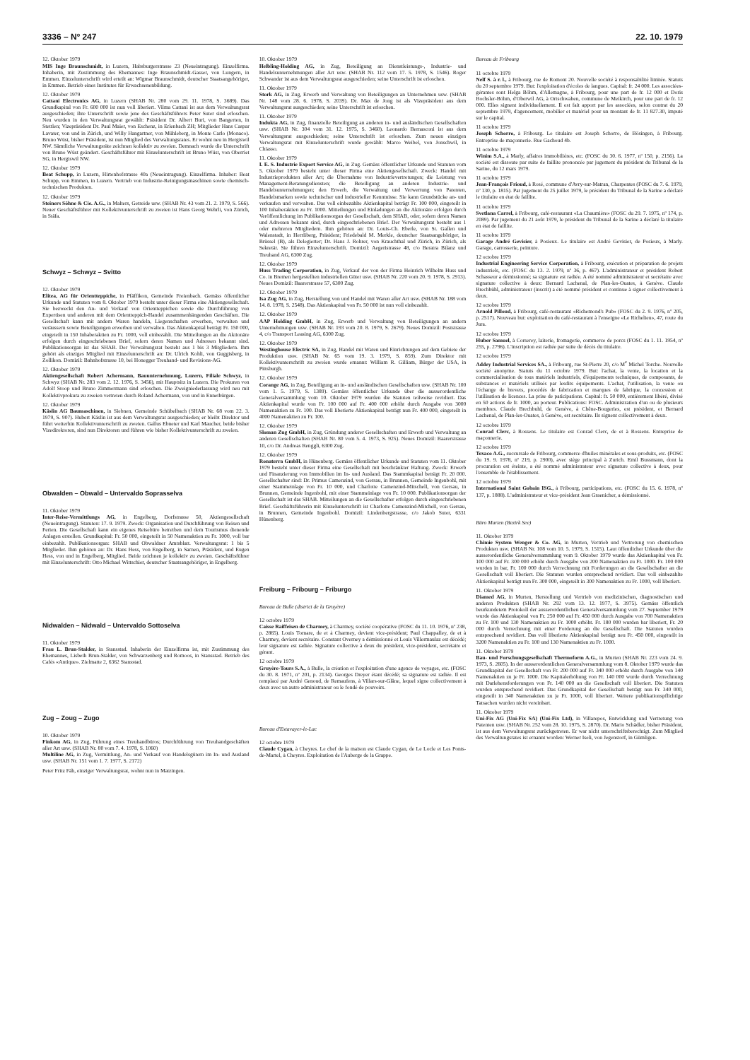3336 – Nº 247 22. 10. 1979
12. Oktober 1979
MIS Inge Braunschmidt, in Luzern, Habsburgerstrasse 23 (Neueintragung). Einzelfirma. Inhaberin, mit Zustimmung des Ehemannes: Inge Braunschmidt-Gasser, von Lungern, in Emmen. Einzelunterschrift wird erteilt an: Wigmar Braunschmidt, deutscher Staatsangehöriger, in Emmen. Betrieb eines Institutes für Erwachsenenbildung.
12. Oktober 1979
Cattani Electronics AG, in Luzern (SHAB Nr. 280 vom 29. 11. 1978, S. 3689). Das Grundkapital von Fr. 600 000 ist nun voll liberiert. Vilma Cattani ist aus dem Verwaltungsrat ausgeschieden; ihre Unterschrift sowie jene des Geschäftsführers Peter Suter sind erloschen. Neu wurden in den Verwaltungsrat gewählt: Präsident Dr. Albert Buri, von Bangerten, in Stettlen; Vizepräsident Dr. Paul Maier, von Eschenz, in Erlenbach ZH; Mitglieder Hans Caspar Lavater, von und in Zürich, und Willy Hangartner, von Mühleberg, in Monte Carlo (Monaco). Bruno Wüst, bisher Präsident, ist nun Mitglied des Verwaltungsrates. Er wohnt neu in Hergiswil NW. Sämtliche Verwaltungsräte zeichnen kollektiv zu zweien. Demnach wurde die Unterschrift von Bruno Wüst geändert. Geschäftsführer mit Einzelunterschrift ist Bruno Wüst, von Oberriet SG, in Hergiswil NW.
12. Oktober 1979
Beat Schupp, in Luzern, Hirtenhofstrasse 40a (Neueintragung). Einzelfirma. Inhaber: Beat Schupp, von Emmen, in Luzern. Vertrieb von Industrie-Reinigungsmaschinen sowie chemisch-technischen Produkten.
12. Oktober 1979
Steiners Söhne & Cie. A.G., in Malters, Getreide usw. (SHAB Nr. 43 vom 21. 2. 1979, S. 566). Neuer Geschäftsführer mit Kollektivunterschrift zu zweien ist Hans Georg Wehrli, von Zürich, in Stäfa.
Schwyz – Schwyz – Svitto
12. Oktober 1979
Elitea, AG für Orientteppiche, in Pfäffikon, Gemeinde Freienbach. Gemäss öffentlicher Urkunde und Statuten vom 8. Oktober 1979 besteht unter dieser Firma eine Aktiengesellschaft. Sie bezweckt den An- und Verkauf von Orientteppichen sowie die Durchführung von Expertisen und anderen mit dem Orientteppich-Handel zusammenhängenden Geschäften. Die Gesellschaft kann mit andern Waren handeln, Liegenschaften erwerben, verwalten und veräussern sowie Beteiligungen erwerben und verwalten. Das Aktienkapital beträgt Fr. 150 000, eingeteilt in 150 Inhaberaktien zu Fr. 1000, voll einbezahlt. Die Mitteilungen an die Aktionäre erfolgen durch eingeschriebenen Brief, sofern deren Namen und Adressen bekannt sind. Publikationsorgan ist das SHAB. Der Verwaltungsrat besteht aus 1 bis 3 Mitgliedern. Ihm gehört als einziges Mitglied mit Einzelunterschrift an: Dr. Ulrich Kohli, von Guggisberg, in Zollikon. Domizil: Bahnhofstrasse 10, bei Honegger Treuhand- und Revisions-AG.
12. Oktober 1979
Aktiengesellschaft Robert Achermann, Bauunternehmung, Luzern, Filiale Schwyz, in Schwyz (SHAB Nr. 283 vom 2. 12. 1976, S. 3456), mit Hauptsitz in Luzern. Die Prokuren von Adolf Stoop und Bruno Zimmermann sind erloschen. Die Zweigniederlassung wird neu mit Kollektivprokura zu zweien vertreten durch Roland Achermann, von und in Ennetbürgen.
12. Oktober 1979
Käslin AG Baumaschinen, in Siebnen, Gemeinde Schübelbach (SHAB Nr. 68 vom 22. 3. 1979, S. 907). Hubert Käslin ist aus dem Verwaltungsrat ausgeschieden; er bleibt Direktor und führt weiterhin Kollektivunterschrift zu zweien. Gallus Ebneter und Karl Maucher, beide bisher Vizedirektoren, sind nun Direktoren und führen wie bisher Kollektivunterschrift zu zweien.
Obwalden – Obwald – Untervaldo Soprasselva
11. Oktober 1979
Inter-Reise-Vermittlungs AG, in Engelberg, Dorfstrasse 50, Aktiengesellschaft (Neueintragung). Statuten: 17. 9. 1979. Zweck: Organisation und Durchführung von Reisen und Ferien. Die Gesellschaft kann ein eigenes Reisebüro betreiben und dem Tourismus dienende Anlagen erstellen. Grundkapital: Fr. 50 000, eingeteilt in 50 Namenaktien zu Fr. 1000, voll bar einbezahlt. Publikationsorgan: SHAB und Obwaldner Amtsblatt. Verwaltungsrat: 1 bis 5 Mitglieder. Ihm gehören an: Dr. Hans Hess, von Engelberg, in Sarnen, Präsident, und Eugen Hess, von und in Engelberg, Mitglied. Beide zeichnen je kollektiv zu zweien. Geschäftsführer mit Einzelunterschrift: Otto Michael Wittschier, deutscher Staatsangehöriger, in Engelberg.
Nidwalden – Nidwald – Untervaldo Sottoselva
11. Oktober 1979
Frau L. Brun-Stalder, in Stansstad. Inhaberin der Einzelfirma ist, mit Zustimmung des Ehemannes, Lisbeth Brun-Stalder, von Schwarzenberg und Romoos, in Stansstad. Betrieb des Cafés «Antique». Zielmatte 2, 6362 Stansstad.
Zug – Zoug – Zugo
10. Oktober 1979
Finkom AG, in Zug, Führung eines Treuhandbüros; Durchführung von Treuhandgeschäften aller Art usw. (SHAB Nr. 80 vom 7. 4. 1978, S. 1060)
Multiline AG, in Zug, Vermittlung, An- und Verkauf von Handelsgütern im In- und Ausland usw. (SHAB Nr. 151 vom 1. 7. 1977, S. 2172)
Peter Fritz Fäh, einziger Verwaltungsrat, wohnt nun in Matzingen.
10. Oktober 1979
Helbling-Holding AG, in Zug, Beteiligung an Dienstleistungs-, Industrie- und Handelsunternehmungen aller Art usw. (SHAB Nr. 112 vom 17. 5. 1978, S. 1546). Roger Schwander ist aus dem Verwaltungsrat ausgeschieden; seine Unterschrift ist erloschen.
11. Oktober 1979
Stork AG, in Zug, Erwerb und Verwaltung von Beteiligungen an Unternehmen usw. (SHAB Nr. 148 vom 28. 6. 1978, S. 2039). Dr. Max de Jong ist als Vizepräsident aus dem Verwaltungsrat ausgeschieden; seine Unterschrift ist erloschen.
11. Oktober 1979
Indukta AG, in Zug, finanzielle Beteiligung an anderen in- und ausländischen Gesellschaften usw. (SHAB Nr. 304 vom 31. 12. 1975, S. 3460). Leonardo Bernasconi ist aus dem Verwaltungsrat ausgeschieden; seine Unterschrift ist erloschen. Zum neuen einzigen Verwaltungsrat mit Einzelunterschrift wurde gewählt: Marco Weibel, von Jonschwil, in Chiasso.
11. Oktober 1979
I. E. S. Industrie Export Service AG, in Zug. Gemäss öffentlicher Urkunde und Statuten vom 5. Oktober 1979 besteht unter dieser Firma eine Aktiengesellschaft. Zweck: Handel mit Industrieprodukten aller Art; die Übernahme von Industrievertretungen; die Leistung von Management-Beratungsdiensten; die Beteiligung an anderen Industrie- und Handelsunternehmungen; den Erwerb, die Verwaltung und Verwertung von Patenten, Handelsmarken sowie technischer und industrieller Kenntnisse. Sie kann Grundstücke an- und verkaufen und verwalten. Das voll einbezahlte Aktienkapital beträgt Fr. 100 000, eingeteilt in 100 Inhaberaktien zu Fr. 1000. Mitteilungen und Einladungen an die Aktionäre erfolgen durch Veröffentlichung im Publikationsorgan der Gesellschaft, dem SHAB, oder, sofern deren Namen und Adressen bekannt sind, durch eingeschriebenen Brief. Der Verwaltungsrat besteht aus 1 oder mehreren Mitgliedern. Ihm gehören an: Dr. Louis-Ch. Eberle, von St. Gallen und Walenstadt, in Herrliberg, Präsident; Friedebald M. Merkle, deutscher Staatsangehöriger, in Brüssel (B), als Delegierter; Dr. Hans J. Rohrer, von Krauchthal und Zürich, in Zürich, als Sekretär. Sie führen Einzelunterschrift. Domizil: Aegeristrasse 48, c/o Beratra Bilanz und Treuhand AG, 6300 Zug.
12. Oktober 1979
Huss Trading Corporation, in Zug, Verkauf der von der Firma Heinrich Wilhelm Huss und Co. in Bremen hergestellten industriellen Güter usw. (SHAB Nr. 220 vom 20. 9. 1978, S. 2913). Neues Domizil: Baarerstrasse 57, 6300 Zug.
12. Oktober 1979
Isa Zug AG, in Zug, Herstellung von und Handel mit Waren aller Art usw. (SHAB Nr. 188 vom 14. 8. 1978, S. 2548). Das Aktienkapital von Fr. 50 000 ist nun voll einbezahlt.
12. Oktober 1979
AAP Holding GmbH, in Zug, Erwerb und Verwaltung von Beteiligungen an andern Unternehmungen usw. (SHAB Nr. 193 vom 20. 8. 1979, S. 2679). Neues Domizil: Poststrasse 4, c/o Transport Leasing AG, 6300 Zug.
12. Oktober 1979
Westinghouse Electric SA, in Zug, Handel mit Waren und Einrichtungen auf dem Gebiete der Produktion usw. (SHAB Nr. 65 vom 19. 3. 1979, S. 859). Zum Direktor mit Kollektivunterschrift zu zweien wurde ernannt: William R. Gilliam, Bürger der USA, in Pittsburgh.
12. Oktober 1979
Corange AG, in Zug, Beteiligung an in- und ausländischen Gesellschaften usw. (SHAB Nr. 100 vom 1. 5. 1979, S. 1389). Gemäss öffentlicher Urkunde über die ausserordentliche Generalversammlung vom 10. Oktober 1979 wurden die Statuten teilweise revidiert. Das Aktienkapital wurde von Fr. 100 000 auf Fr. 400 000 erhöht durch Ausgabe von 3000 Namenaktien zu Fr. 100. Das voll liberierte Aktienkapital beträgt nun Fr. 400 000, eingeteilt in 4000 Namenaktien zu Fr. 100.
12. Oktober 1979
Sloman Zug GmbH, in Zug, Gründung anderer Gesellschaften und Erwerb und Verwaltung an anderen Gesellschaften (SHAB Nr. 80 vom 5. 4. 1973, S. 925). Neues Domizil: Baarerstrasse 10, c/o Dr. Andreas Renggli, 6300 Zug.
12. Oktober 1979
Ronaterra GmbH, in Hünenberg. Gemäss öffentlicher Urkunde und Statuten vom 11. Oktober 1979 besteht unter dieser Firma eine Gesellschaft mit beschränkter Haftung. Zweck: Erwerb und Finanzierung von Immobilien im In- und Ausland. Das Stammkapital beträgt Fr. 20 000. Gesellschafter sind: Dr. Primus Camenzind, von Gersau, in Brunnen, Gemeinde Ingenbohl, mit einer Stammeinlage von Fr. 10 000, und Charlotte Camenzind-Mitschell, von Gersau, in Brunnen, Gemeinde Ingenbohl, mit einer Stammeinlage von Fr. 10 000. Publikationsorgan der Gesellschaft ist das SHAB. Mitteilungen an die Gesellschafter erfolgen durch eingeschriebenen Brief. Geschäftsführerin mit Einzelunterschrift ist Charlotte Camenzind-Mitchell, von Gersau, in Brunnen, Gemeinde Ingenbohl. Domizil: Lindenbergstrasse, c/o Jakob Suter, 6331 Hünenberg.
Freiburg – Fribourg – Friburgo
Bureau de Bulle (district de la Gruyère)
12 octobre 1979
Caisse Raiffeisen de Charmey, à Charmey, société coopérative (FOSC du 11. 10. 1976, nº 238, p. 2865). Louis Tornare, de et à Charmey, devient vice-président; Paul Chappalley, de et à Charmey, devient secrétaire. Constant Overney a démissionné et Louis Villermaulaz est décédé; leur signature est radiée. Signature collective à deux du président, vice-président, secrétaire et gérant.
12 octobre 1979
Gruyère-Tours S.A., à Bulle, la création et l'exploitation d'une agence de voyages, etc. (FOSC du 30. 8. 1971, nº 201, p. 2134). Georges Dreyer étant décédé; sa signature est radiée. Il est remplacé par André Genoud, de Remaufens, à Villars-sur-Glâne, lequel signe collectivement à deux avec un autre administrateur ou le fondé de pouvoirs.
Bureau d'Estavayer-le-Lac
12 octobre 1979
Claude Cygan, à Cheyres. Le chef de la maison est Claude Cygan, de Le Locle et Les Ponts-de-Martel, à Cheyres. Exploitation de l'Auberge de la Grappe.
Bureau de Fribourg
11 octobre 1979
Nelf S. à r. l., à Fribourg, rue de Romont 20. Nouvelle société à responsabilité limitée. Statuts du 20 septembre 1979. But: l'exploitation d'écoles de langues. Capital: fr. 24 000. Les associées-gérantes sont Helga Böhm, d'Allemagne, à Fribourg, pour une part de fr. 12 000 et Doris Bochsler-Böhm, d'Oberwil AG, à Ortschwaben, commune de Meikirch, pour une part de fr. 12 000. Elles signent individuellement. Il est fait apport par les associées, selon contrat du 20 septembre 1979, d'agencement, mobilier et matériel pour un montant de fr. 11 827.30, imputé sur le capital.
11 octobre 1979
Joseph Schorro, à Fribourg. Le titulaire est Joseph Schorro, de Bösingen, à Fribourg. Entreprise de maçonnerie. Rue Gachoud 4b.
11 octobre 1979
Winim S.A., à Marly, affaires immobilières, etc. (FOSC du 30. 6. 1977, nº 150, p. 2156). La société est dissoute par suite de faillite prononcée par jugement du président du Tribunal de la Sarine, du 12 mars 1979.
11 octobre 1979
Jean-François Frioud, à Rosé, commune d'Avry-sur-Matran, Charpentes (FOSC du 7. 6. 1979, nº 130, p. 1815). Par jugement du 25 juillet 1979, le président du Tribunal de la Sarine a déclaré le titulaire en état de faillite.
11 octobre 1979
Svetlana Carrel, à Fribourg, café-restaurant «La Chaumière» (FOSC du 29. 7. 1975, nº 174, p. 2089). Par jugement du 21 août 1979, le président du Tribunal de la Sarine a déclaré la titulaire en état de faillite.
11 octobre 1979
Garage André Gevisier, à Posieux. Le titulaire est André Gevisier, de Posieux, à Marly. Garage, carrosserie, peinture.
12 octobre 1979
Industrial Engineering Service Corporation, à Fribourg, exécution et préparation de projets industriels, etc. (FOSC du 13. 2. 1979, nº 36, p. 467). L'administrateur et président Robert Schasseur a démissionné; sa signature est radiée. A été nommé administrateur et secrétaire avec signature collective à deux: Bernard Lachenal, de Plan-les-Ouates, à Genève. Claude Brechbühl, administrateur (inscrit) a été nommé président et continue à signer collectivement à deux.
12 octobre 1979
Arnold Pilloud, à Fribourg, café-restaurant «Richemond's Pub» (FOSC du 2. 9. 1976, nº 205, p. 2517). Nouveau but: exploitation du café-restaurant à l'enseigne «Le Richelieu», 47, route du Jura.
12 octobre 1979
Huber Samuel, à Corserey, laiterie, fromagerie, commerce de porcs (FOSC du 1. 11. 1954, nº 255, p. 2796). L'inscription est radiée par suite de décès du titulaire.
12 octobre 1979
Addey Industrial Services SA., à Fribourg, rue St-Pierre 20, c/o M<sup>e</sup> Michel Torche. Nouvelle société anonyme. Statuts du 11 octobre 1979. But: l'achat, la vente, la location et la commercialisation de tous matériels industriels, d'équipements techniques, de composants, de substances et matériels utilisés par lesdits équipements. L'achat, l'utilisation, la vente ou l'échange de brevets, procédés de fabrication et marques de fabrique, la concession et l'utilisation de licences. La prise de paticipations. Capital: fr. 50 000, entièrement libéré, divisé en 50 actions de fr. 1000, au porteur. Publications: FOSC. Administration d'un ou de plusieurs membres. Claude Brechbuhl, de Genève, à Chêne-Bougeries, est président, et Bernard Lachenal, de Plan-les-Ouates, à Genève, est secrétaire. Ils signent collectivement à deux.
12 octobre 1979
Conrad Clerc, à Rossens. Le titulaire est Conrad Clerc, de et à Rossens. Entreprise de maçonnerie.
12 octobre 1979
Texaco A.G., succursale de Fribourg, commerce d'huiles minérales et sous-produits, etc. (FOSC du 19. 9. 1978, nº 219, p. 2900), avec siège principal à Zurich. Emil Bussmann, dont la procuration est éteinte, a été nommé administrateur avec signature collective à deux, pour l'ensemble de l'établissement.
12 octobre 1979
International Saint Gobain ISG., à Fribourg, participations, etc. (FOSC du 15. 6. 1978, nº 137, p. 1888). L'administrateur et vice-président Jean Graenicher, a démissionné.
Büro Murten (Bezirk See)
11. Oktober 1979
Chimie System Wenger & Co. AG, in Murten, Vertrieb und Vertretung von chemischen Produkten usw. (SHAB Nr. 108 vom 10. 5. 1979, S. 1515). Laut öffentlicher Urkunde über die ausserordentliche Generalversammlung vom 9. Oktober 1979 wurde das Aktienkapital von Fr. 100 000 auf Fr. 300 000 erhöht durch Ausgabe von 200 Namenaktien zu Fr. 1000. Fr. 100 000 wurden in bar, Fr. 100 000 durch Verrechnung mit Forderungen an die Gesellschafter an die Gesellschaft voll liberiert. Die Statuten wurden entsprechend revidiert. Das voll einbezahlte Aktienkapital beträgt nun Fr. 300 000, eingeteilt in 300 Namenaktien zu Fr. 1000, voll liberiert.
11. Oktober 1979
Diamed AG, in Murten, Herstellung und Vertrieb von medizinischen, diagnostischen und anderen Produkten (SHAB Nr. 292 vom 13. 12. 1977, S. 3975). Gemäss öffentlich beurkundetem Protokoll der ausserordentlichen Generalversammlung vom 27. September 1979 wurde das Aktienkapital von Fr. 250 000 auf Fr. 450 000 durch Ausgabe von 700 Namenaktien zu Fr. 100 und 130 Namenaktien zu Fr. 1000 erhöht. Fr. 180 000 wurden bar liberiert, Fr. 20 000 durch Verrechnung mit einer Forderung an die Gesellschaft. Die Statuten wurden entsprechend revidiert. Das voll liberierte Aktienkapital beträgt neu Fr. 450 000, eingeteilt in 3200 Namenaktien zu Fr. 100 und 130 Namenaktien zu Fr. 1000.
11. Oktober 1979
Bau- und Forschungsgesellschaft Thermoform A.G., in Murten (SHAB Nr. 223 vom 24. 9. 1973, S. 2605). In der ausserordentlichen Generalversammlung vom 8. Oktober 1979 wurde das Grundkapital der Gesellschaft von Fr. 200 000 auf Fr. 340 000 erhöht durch Ausgabe von 140 Namenaktien zu je Fr. 1000. Die Kapitalerhöhung von Fr. 140 000 wurde durch Verrechnung mit Darlehensforderungen von Fr. 140 000 an die Gesellschaft voll liberiert. Die Statuten wurden entsprechend revidiert. Das Grundkapital der Gesellschaft beträgt nun Fr. 340 000, eingeteilt in 340 Namenaktien zu je Fr. 1000, voll liberiert. Weitere publikationspflichtige Tatsachen wurden nicht vereinbart.
11. Oktober 1979
Uni-Fix AG (Uni-Fix SA) (Uni-Fix Ltd), in Villarepos, Entwicklung und Vertretung von Patenten usw. (SHAB Nr. 252 vom 28. 10. 1975, S. 2870). Dr. Mario Schädler, bisher Präsident, ist aus dem Verwaltungsrat zurückgetreten. Er war nicht unterschriftsberechtigt. Zum Mitglied des Verwaltungsrates ist ernannt worden: Werner Iseli, von Jegenstorf, in Gümligen.